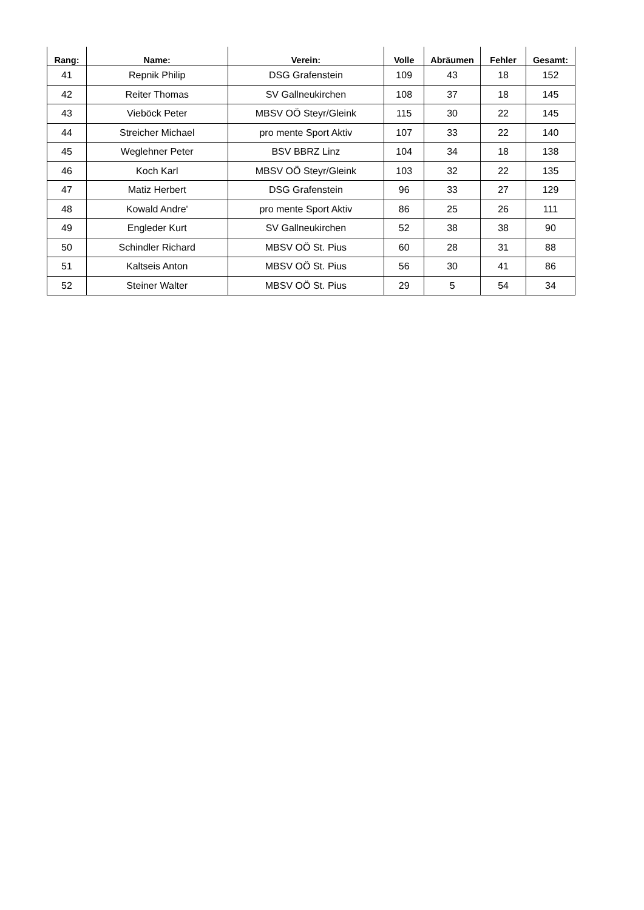| Rang: | Name: | Verein: | Volle | Abräumen | Fehler | Gesamt: |
| --- | --- | --- | --- | --- | --- | --- |
| 41 | Repnik Philip | DSG Grafenstein | 109 | 43 | 18 | 152 |
| 42 | Reiter Thomas | SV Gallneukirchen | 108 | 37 | 18 | 145 |
| 43 | Vieböck Peter | MBSV OÖ Steyr/Gleink | 115 | 30 | 22 | 145 |
| 44 | Streicher Michael | pro mente Sport Aktiv | 107 | 33 | 22 | 140 |
| 45 | Weglehner Peter | BSV BBRZ Linz | 104 | 34 | 18 | 138 |
| 46 | Koch Karl | MBSV OÖ Steyr/Gleink | 103 | 32 | 22 | 135 |
| 47 | Matiz Herbert | DSG Grafenstein | 96 | 33 | 27 | 129 |
| 48 | Kowald Andre' | pro mente Sport Aktiv | 86 | 25 | 26 | 111 |
| 49 | Engleder Kurt | SV Gallneukirchen | 52 | 38 | 38 | 90 |
| 50 | Schindler Richard | MBSV OÖ St. Pius | 60 | 28 | 31 | 88 |
| 51 | Kaltseis Anton | MBSV OÖ St. Pius | 56 | 30 | 41 | 86 |
| 52 | Steiner Walter | MBSV OÖ St. Pius | 29 | 5 | 54 | 34 |